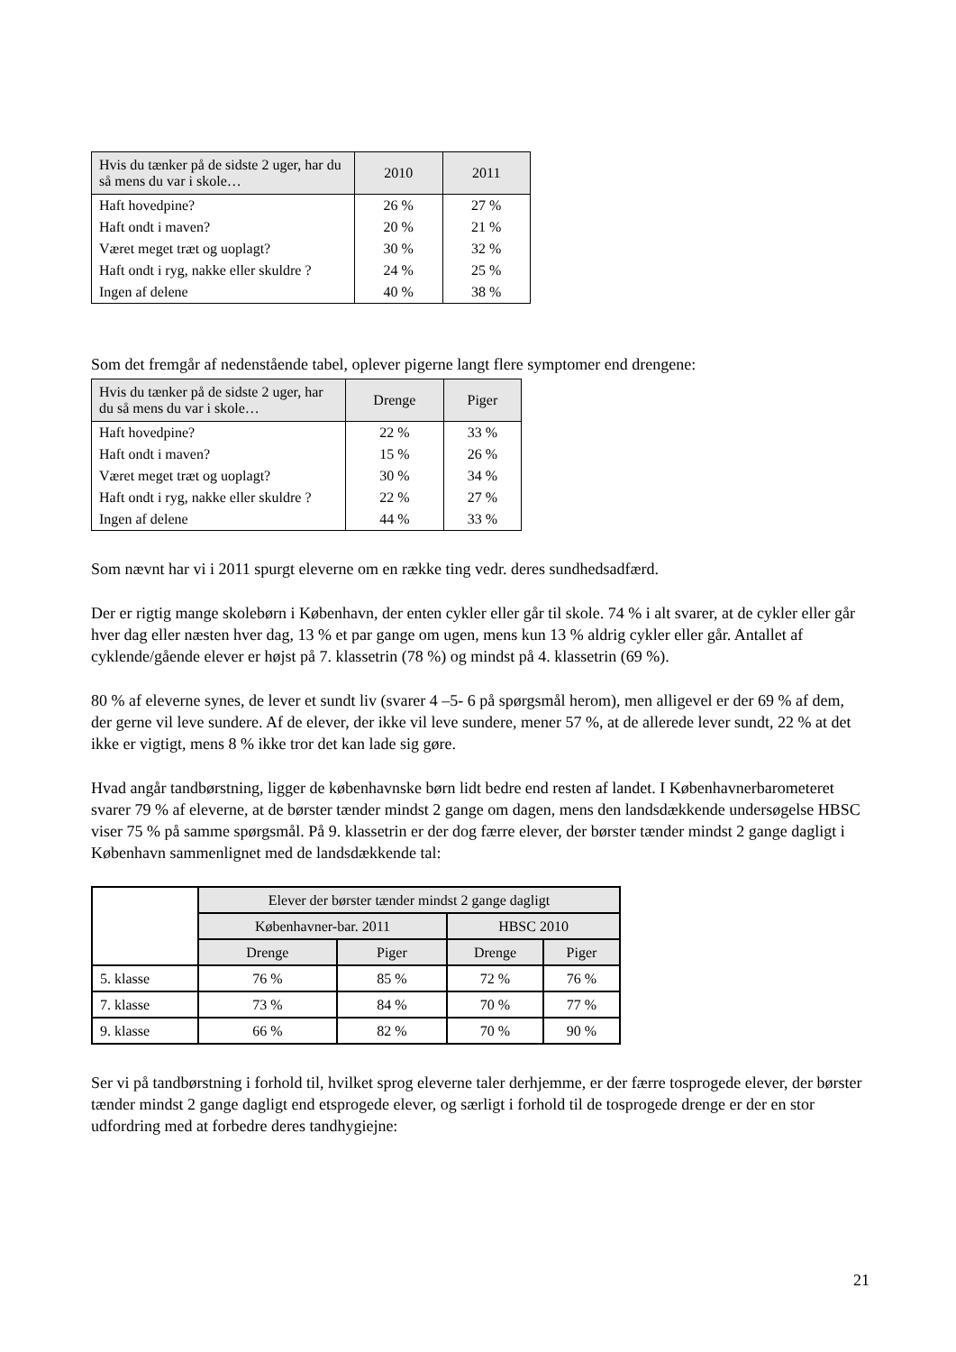| Hvis du tænker på de sidste 2 uger, har du så mens du var i skole… | 2010 | 2011 |
| --- | --- | --- |
| Haft hovedpine? | 26 % | 27 % |
| Haft ondt i maven? | 20 % | 21 % |
| Været meget træt og uoplagt? | 30 % | 32 % |
| Haft ondt i ryg, nakke eller skuldre ? | 24 % | 25 % |
| Ingen af delene | 40 % | 38 % |
Som det fremgår af nedenstående tabel, oplever pigerne langt flere symptomer end drengene:
| Hvis du tænker på de sidste 2 uger, har du så mens du var i skole… | Drenge | Piger |
| --- | --- | --- |
| Haft hovedpine? | 22 % | 33 % |
| Haft ondt i maven? | 15 % | 26 % |
| Været meget træt og uoplagt? | 30 % | 34 % |
| Haft ondt i ryg, nakke eller skuldre ? | 22 % | 27 % |
| Ingen af delene | 44 % | 33 % |
Som nævnt har vi i 2011 spurgt eleverne om en række ting vedr. deres sundhedsadfærd.
Der er rigtig mange skolebørn i København, der enten cykler eller går til skole. 74 % i alt svarer, at de cykler eller går hver dag eller næsten hver dag, 13 % et par gange om ugen, mens kun 13 % aldrig cykler eller går. Antallet af cyklende/gående elever er højst på 7. klassetrin (78 %) og mindst på 4. klassetrin (69 %).
80 % af eleverne synes, de lever et sundt liv (svarer 4 –5- 6 på spørgsmål herom), men alligevel er der 69 % af dem, der gerne vil leve sundere. Af de elever, der ikke vil leve sundere, mener 57 %, at de allerede lever sundt, 22 % at det ikke er vigtigt, mens 8 % ikke tror det kan lade sig gøre.
Hvad angår tandbørstning, ligger de københavnske børn lidt bedre end resten af landet. I Københavnerbarometeret svarer 79 % af eleverne, at de børster tænder mindst 2 gange om dagen, mens den landsdækkende undersøgelse HBSC viser 75 % på samme spørgsmål. På 9. klassetrin er der dog færre elever, der børster tænder mindst 2 gange dagligt i København sammenlignet med de landsdækkende tal:
| | Elever der børster tænder mindst 2 gange dagligt | | | |
| | Københavner-bar. 2011 | | HBSC 2010 | |
| | Drenge | Piger | Drenge | Piger |
| 5. klasse | 76 % | 85 % | 72 % | 76 % |
| 7. klasse | 73 % | 84 % | 70 % | 77 % |
| 9. klasse | 66 % | 82 % | 70 % | 90 % |
Ser vi på tandbørstning i forhold til, hvilket sprog eleverne taler derhjemme, er der færre tosprogede elever, der børster tænder mindst 2 gange dagligt end etsprogede elever, og særligt i forhold til de tosprogede drenge er der en stor udfordring med at forbedre deres tandhygiejne:
21